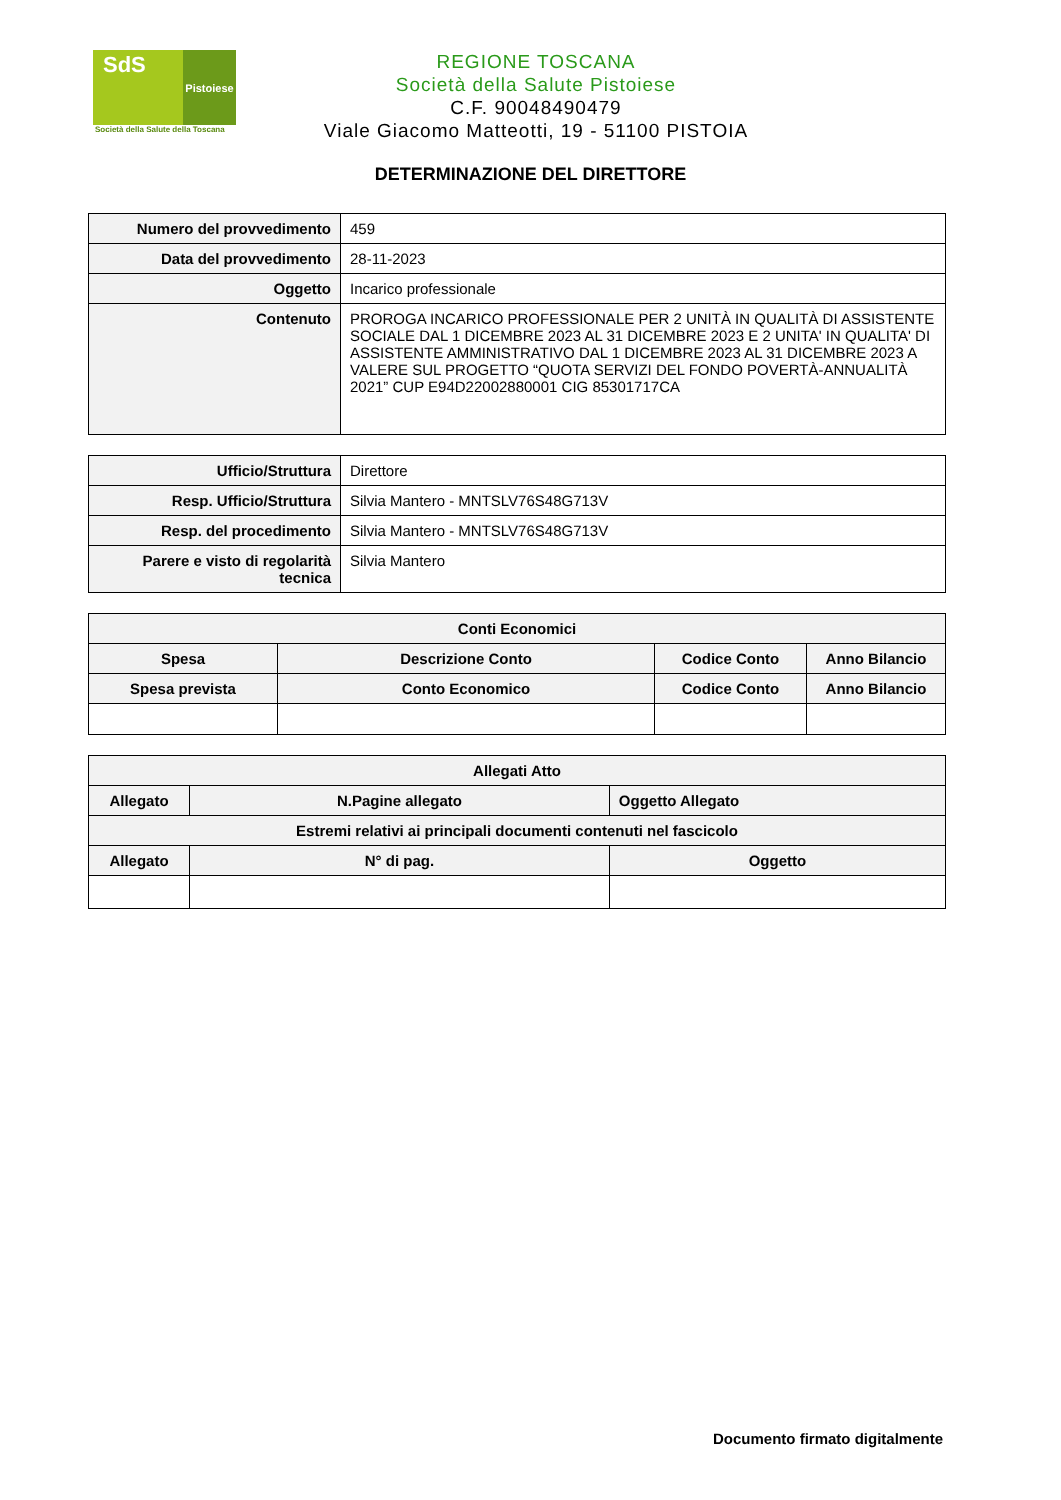SdS
Pistoiese
Società della Salute della Toscana
REGIONE TOSCANA
Società della Salute Pistoiese
C.F. 90048490479
Viale Giacomo Matteotti, 19 - 51100 PISTOIA
DETERMINAZIONE DEL DIRETTORE
| Numero del provvedimento | 459 |
| Data del provvedimento | 28-11-2023 |
| Oggetto | Incarico professionale |
| Contenuto | PROROGA INCARICO PROFESSIONALE PER 2 UNITÀ IN QUALITÀ DI ASSISTENTE SOCIALE DAL 1 DICEMBRE 2023 AL 31 DICEMBRE 2023 E 2 UNITA' IN QUALITA' DI ASSISTENTE AMMINISTRATIVO DAL 1 DICEMBRE 2023 AL 31 DICEMBRE 2023 A VALERE SUL PROGETTO “QUOTA SERVIZI DEL FONDO POVERTÀ-ANNUALITÀ 2021” CUP E94D22002880001 CIG 85301717CA |
| Ufficio/Struttura | Direttore |
| Resp. Ufficio/Struttura | Silvia Mantero - MNTSLV76S48G713V |
| Resp. del procedimento | Silvia Mantero - MNTSLV76S48G713V |
| Parere e visto di regolarità tecnica | Silvia Mantero |
| Conti Economici | | | |
| --- | --- | --- | --- |
| Spesa | Descrizione Conto | Codice Conto | Anno Bilancio |
| Spesa prevista | Conto Economico | Codice Conto | Anno Bilancio |
| Allegati Atto | | | |
| --- | --- | --- | --- |
| Allegato | N.Pagine allegato | | Oggetto Allegato |
| Estremi relativi ai principali documenti contenuti nel fascicolo | | | |
| Allegato | N° di pag. | Oggetto | |
Documento firmato digitalmente